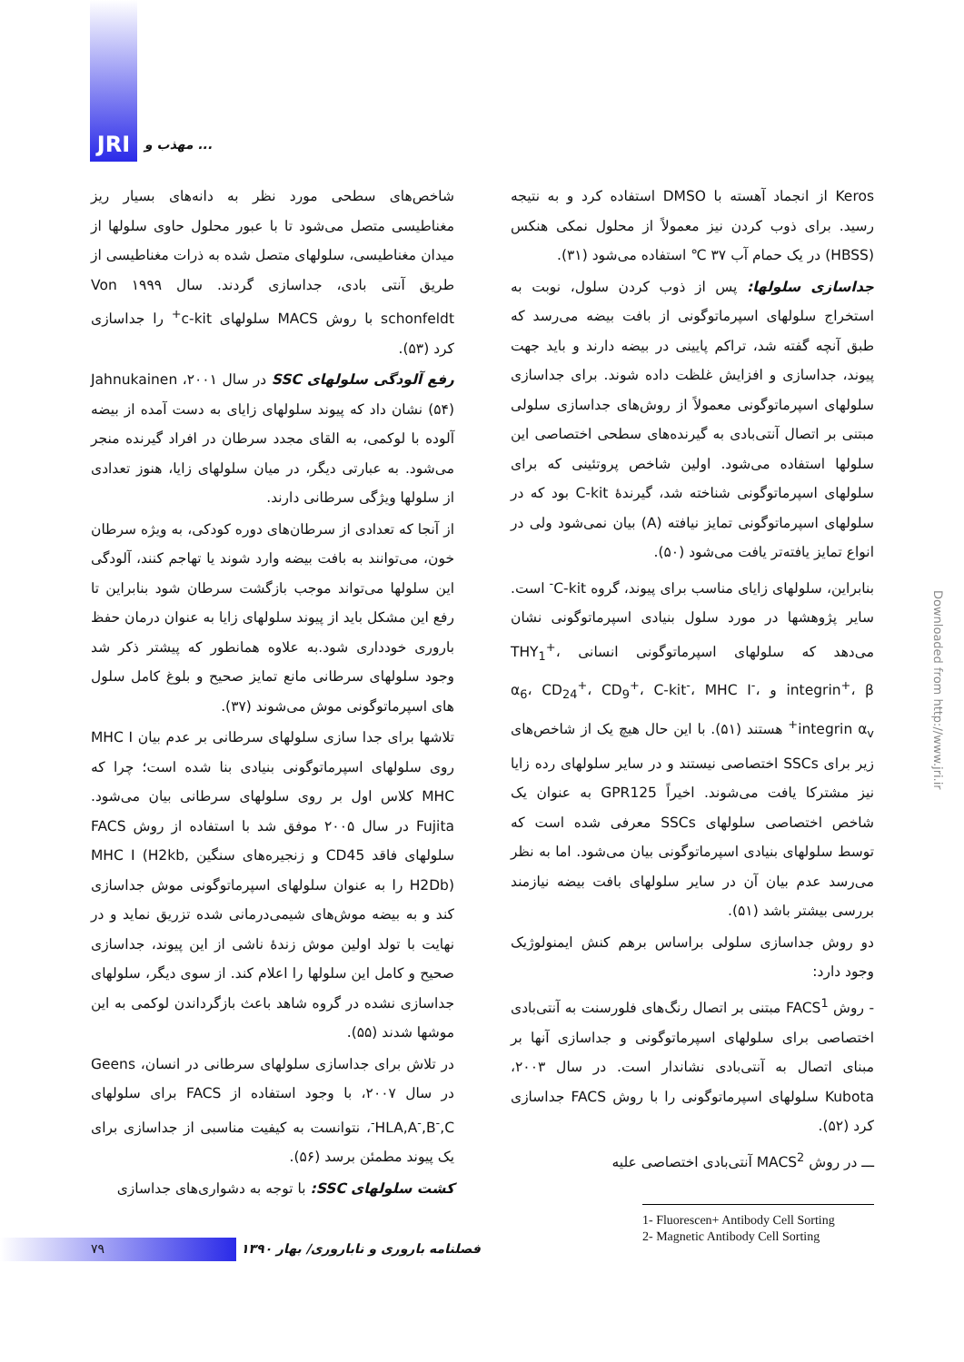JRI مهذب و ...
Keros از انجماد آهسته با DMSO استفاده کرد و به نتیجه رسید. برای ذوب کردن نیز معمولاً از محلول نمکی هنکس (HBSS) در یک حمام آب ۳۷ ℃ استفاده می‌شود (۳۱).
جداسازی سلولها: پس از ذوب کردن سلول، نوبت به استخراج سلولهای اسپرماتوگونی از بافت بیضه می‌رسد که طبق آنچه گفته شد، تراکم پایینی در بیضه دارند و باید جهت پیوند، جداسازی و افزایش غلظت داده شوند. برای جداسازی سلولهای اسپرماتوگونی معمولاً از روش‌های جداسازی سلولی مبتنی بر اتصال آنتی‌بادی به گیرنده‌های سطحی اختصاصی این سلولها استفاده می‌شود. اولین شاخص پروتئینی که برای سلولهای اسپرماتوگونی شناخته شد، گیرندهٔ C-kit بود که در سلولهای اسپرماتوگونی تمایز نیافته (A) بیان نمی‌شود ولی در انواع تمایز یافته‌تر یافت می‌شود (۵۰).
بنابراین، سلولهای زایای مناسب برای پیوند، گروه C-kit<sup>-</sup> است. سایر پژوهشها در مورد سلول بنیادی اسپرماتوگونی نشان می‌دهد که سلولهای اسپرماتوگونی انسانی THY<sub>1</sub><sup>+</sup>، integrin<sup>+</sup>، β و α<sub>6</sub>، CD<sub>24</sub><sup>+</sup>، CD<sub>9</sub><sup>+</sup>، C-kit<sup>-</sup>، MHC I<sup>-</sup>، integrin α<sub>v</sub><sup>+</sup> هستند (۵۱). با این حال هیچ یک از شاخص‌های زیر برای SSCs اختصاصی نیستند و در سایر سلولهای رده زایا نیز مشترکا یافت می‌شوند. اخیراً GPR125 به عنوان یک شاخص اختصاصی سلولهای SSCs معرفی شده است که توسط سلولهای بنیادی اسپرماتوگونی بیان می‌شود. اما به نظر می‌رسد عدم بیان آن در سایر سلولهای بافت بیضه نیازمند بررسی بیشتر باشد (۵۱).
دو روش جداسازی سلولی براساس برهم کنش ایمنولوژیک وجود دارد:
- روش FACS<sup>1</sup> مبتنی بر اتصال رنگ‌های فلورسنت به آنتی‌بادی اختصاصی برای سلولهای اسپرماتوگونی و جداسازی آنها بر مبنای اتصال به آنتی‌بادی نشاندار است. در سال ۲۰۰۳، Kubota سلولهای اسپرماتوگونی را با روش FACS جداسازی کرد (۵۲).
ـــ در روش MACS<sup>2</sup> آنتی‌بادی اختصاصی علیه
1- Fluorescen+ Antibody Cell Sorting
2- Magnetic Antibody Cell Sorting
شاخص‌های سطحی مورد نظر به دانه‌های بسیار ریز مغناطیسی متصل می‌شود تا با عبور محلول حاوی سلولها از میدان مغناطیسی، سلولهای متصل شده به ذرات مغناطیسی از طریق آنتی بادی، جداسازی گردند. سال ۱۹۹۹ Von schonfeldt با روش MACS سلولهای c-kit<sup>+</sup> را جداسازی کرد (۵۳).
رفع آلودگی سلولهای SSC در سال ۲۰۰۱، Jahnukainen (۵۴) نشان داد که پیوند سلولهای زایای به دست آمده از بیضه آلوده با لوکمی، به القای مجدد سرطان در افراد گیرنده منجر می‌شود. به عبارتی دیگر، در میان سلولهای زایا، هنوز تعدادی از سلولها ویژگی سرطانی دارند.
از آنجا که تعدادی از سرطان‌های دوره کودکی، به ویژه سرطان خون، می‌توانند به بافت بیضه وارد شوند یا تهاجم کنند، آلودگی این سلولها می‌تواند موجب بازگشت سرطان شود بنابراین تا رفع این مشکل باید از پیوند سلولهای زایا به عنوان درمان حفظ باروری خودداری شود.به علاوه همانطور که پیشتر ذکر شد وجود سلولهای سرطانی مانع تمایز صحیح و بلوغ کامل سلول های اسپرماتوگونی موش می‌شوند (۳۷).
تلاشها برای جدا سازی سلولهای سرطانی بر عدم بیان MHC I روی سلولهای اسپرماتوگونی بنیادی بنا شده است؛ چرا که MHC کلاس اول بر روی سلولهای سرطانی بیان می‌شود. Fujita در سال ۲۰۰۵ موفق شد با استفاده از روش FACS سلولهای فاقد CD45 و زنجیره‌های سنگین MHC I (H2kb, H2Db) را به عنوان سلولهای اسپرماتوگونی موش جداسازی کند و به بیضه موش‌های شیمی‌درمانی شده تزریق نماید و در نهایت با تولد اولین موش زندهٔ ناشی از این پیوند، جداسازی صحیح و کامل این سلولها را اعلام کند. از سوی دیگر، سلولهای جداسازی نشده در گروه شاهد باعث بازگرداندن لوکمی به این موشها شدند (۵۵).
در تلاش برای جداسازی سلولهای سرطانی در انسان، Geens در سال ۲۰۰۷، با وجود استفاده از FACS برای سلولهای HLA,A<sup>-</sup>,B<sup>-</sup>,C<sup>-</sup>، نتوانست به کیفیت مناسبی از جداسازی برای یک پیوند مطمئن برسد (۵۶).
کشت سلولهای SSC: با توجه به دشواری‌های جداسازی
Downloaded from http://www.jri.ir
۷۹
فصلنامه باروری و ناباروری/ بهار ۱۳۹۰